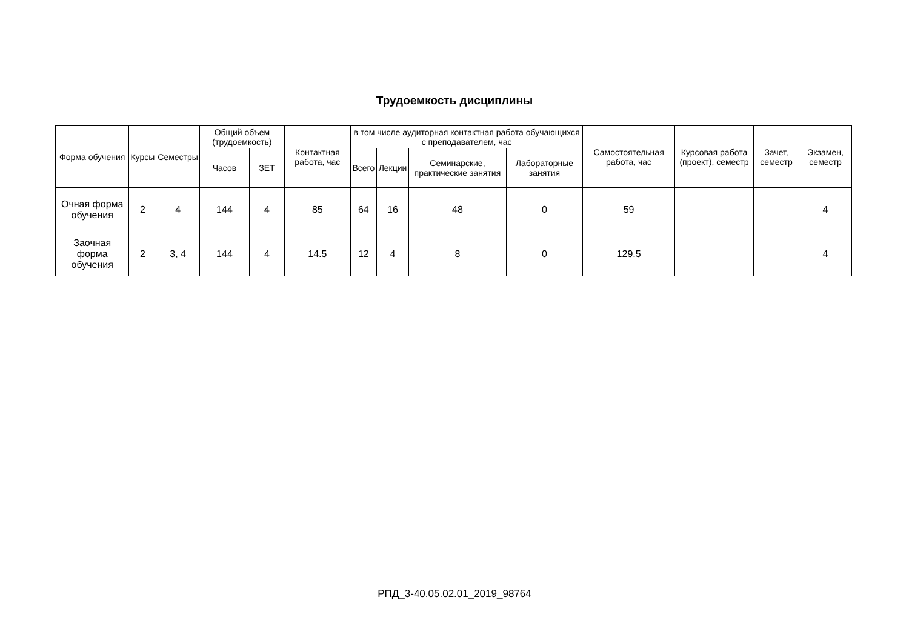Трудоемкость дисциплины
| Форма обучения | Курсы | Семестры | Общий объем (трудоемкость) | | Контактная работа, час | в том числе аудиторная контактная работа обучающихся с преподавателем, час | | | | Самостоятельная работа, час | Курсовая работа (проект), семестр | Зачет, семестр | Экзамен, семестр |
| --- | --- | --- | --- | --- | --- | --- | --- | --- | --- | --- | --- | --- | --- |
| | | | Часов | ЗЕТ | | Всего | Лекции | Семинарские, практические занятия | Лабораторные занятия | | | | |
| Очная форма обучения | 2 | 4 | 144 | 4 | 85 | 64 | 16 | 48 | 0 | 59 | | | 4 |
| Заочная форма обучения | 2 | 3, 4 | 144 | 4 | 14.5 | 12 | 4 | 8 | 0 | 129.5 | | | 4 |
РПД_3-40.05.02.01_2019_98764